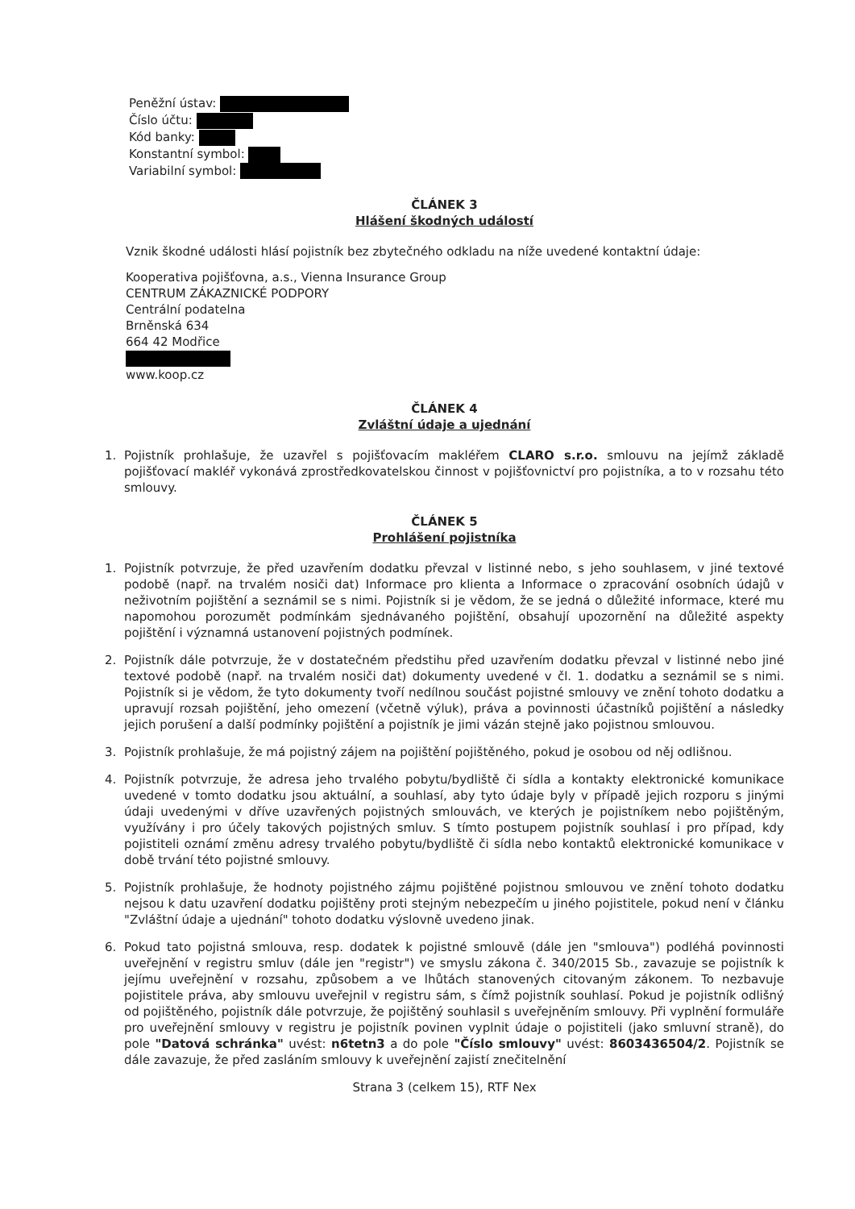Peněžní ústav:
Číslo účtu:
Kód banky:
Konstantní symbol:
Variabilní symbol:
ČLÁNEK 3
Hlášení škodných událostí
Vznik škodné události hlásí pojistník bez zbytečného odkladu na níže uvedené kontaktní údaje:
Kooperativa pojišťovna, a.s., Vienna Insurance Group
CENTRUM ZÁKAZNICKÉ PODPORY
Centrální podatelna
Brněnská 634
664 42 Modřice
www.koop.cz
ČLÁNEK 4
Zvláštní údaje a ujednání
1. Pojistník prohlašuje, že uzavřel s pojišťovacím makléřem CLARO s.r.o. smlouvu na jejímž základě pojišťovací makléř vykonává zprostředkovatelskou činnost v pojišťovnictví pro pojistníka, a to v rozsahu této smlouvy.
ČLÁNEK 5
Prohlášení pojistníka
1. Pojistník potvrzuje, že před uzavřením dodatku převzal v listinné nebo, s jeho souhlasem, v jiné textové podobě (např. na trvalém nosiči dat) Informace pro klienta a Informace o zpracování osobních údajů v neživotním pojištění a seznámil se s nimi. Pojistník si je vědom, že se jedná o důležité informace, které mu napomohou porozumět podmínkám sjednávaného pojištění, obsahují upozornění na důležité aspekty pojištění i významná ustanovení pojistných podmínek.
2. Pojistník dále potvrzuje, že v dostatečném předstihu před uzavřením dodatku převzal v listinné nebo jiné textové podobě (např. na trvalém nosiči dat) dokumenty uvedené v čl. 1. dodatku a seznámil se s nimi. Pojistník si je vědom, že tyto dokumenty tvoří nedílnou součást pojistné smlouvy ve znění tohoto dodatku a upravují rozsah pojištění, jeho omezení (včetně výluk), práva a povinnosti účastníků pojištění a následky jejich porušení a další podmínky pojištění a pojistník je jimi vázán stejně jako pojistnou smlouvou.
3. Pojistník prohlašuje, že má pojistný zájem na pojištění pojištěného, pokud je osobou od něj odlišnou.
4. Pojistník potvrzuje, že adresa jeho trvalého pobytu/bydliště či sídla a kontakty elektronické komunikace uvedené v tomto dodatku jsou aktuální, a souhlasí, aby tyto údaje byly v případě jejich rozporu s jinými údaji uvedenými v dříve uzavřených pojistných smlouvách, ve kterých je pojistníkem nebo pojištěným, využívány i pro účely takových pojistných smluv. S tímto postupem pojistník souhlasí i pro případ, kdy pojistiteli oznámí změnu adresy trvalého pobytu/bydliště či sídla nebo kontaktů elektronické komunikace v době trvání této pojistné smlouvy.
5. Pojistník prohlašuje, že hodnoty pojistného zájmu pojištěné pojistnou smlouvou ve znění tohoto dodatku nejsou k datu uzavření dodatku pojištěny proti stejným nebezpečím u jiného pojistitele, pokud není v článku "Zvláštní údaje a ujednání" tohoto dodatku výslovně uvedeno jinak.
6. Pokud tato pojistná smlouva, resp. dodatek k pojistné smlouvě (dále jen "smlouva") podléhá povinnosti uveřejnění v registru smluv (dále jen "registr") ve smyslu zákona č. 340/2015 Sb., zavazuje se pojistník k jejímu uveřejnění v rozsahu, způsobem a ve lhůtách stanovených citovaným zákonem. To nezbavuje pojistitele práva, aby smlouvu uveřejnil v registru sám, s čímž pojistník souhlasí. Pokud je pojistník odlišný od pojištěného, pojistník dále potvrzuje, že pojištěný souhlasil s uveřejněním smlouvy. Při vyplnění formuláře pro uveřejnění smlouvy v registru je pojistník povinen vyplnit údaje o pojistiteli (jako smluvní straně), do pole "Datová schránka" uvést: n6tetn3 a do pole "Číslo smlouvy" uvést: 8603436504/2. Pojistník se dále zavazuje, že před zasláním smlouvy k uveřejnění zajistí znečitelnění
Strana 3 (celkem 15), RTF Nex